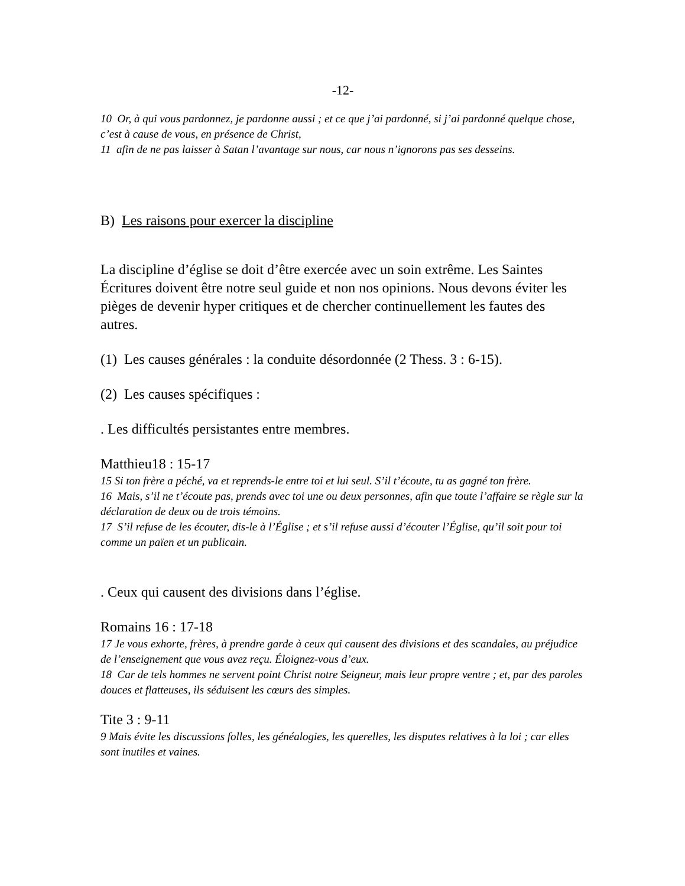-12-
10 Or, à qui vous pardonnez, je pardonne aussi ; et ce que j’ai pardonné, si j’ai pardonné quelque chose, c’est à cause de vous, en présence de Christ,
11 afin de ne pas laisser à Satan l’avantage sur nous, car nous n’ignorons pas ses desseins.
B) Les raisons pour exercer la discipline
La discipline d’église se doit d’être exercée avec un soin extrême. Les Saintes Écritures doivent être notre seul guide et non nos opinions. Nous devons éviter les pièges de devenir hyper critiques et de chercher continuellement les fautes des autres.
(1) Les causes générales : la conduite désordonnée (2 Thess. 3 : 6-15).
(2) Les causes spécifiques :
. Les difficultés persistantes entre membres.
Matthieu18 : 15-17
15 Si ton frère a péché, va et reprends-le entre toi et lui seul. S’il t’écoute, tu as gagné ton frère.
16 Mais, s’il ne t’écoute pas, prends avec toi une ou deux personnes, afin que toute l’affaire se règle sur la déclaration de deux ou de trois témoins.
17 S’il refuse de les écouter, dis-le à l’Église ; et s’il refuse aussi d’écouter l’Église, qu’il soit pour toi comme un païen et un publicain.
. Ceux qui causent des divisions dans l’église.
Romains 16 : 17-18
17 Je vous exhorte, frères, à prendre garde à ceux qui causent des divisions et des scandales, au préjudice de l’enseignement que vous avez reçu. Éloignez-vous d’eux.
18 Car de tels hommes ne servent point Christ notre Seigneur, mais leur propre ventre ; et, par des paroles douces et flatteuses, ils séduisent les cœurs des simples.
Tite 3 : 9-11
9 Mais évite les discussions folles, les généalogies, les querelles, les disputes relatives à la loi ; car elles sont inutiles et vaines.